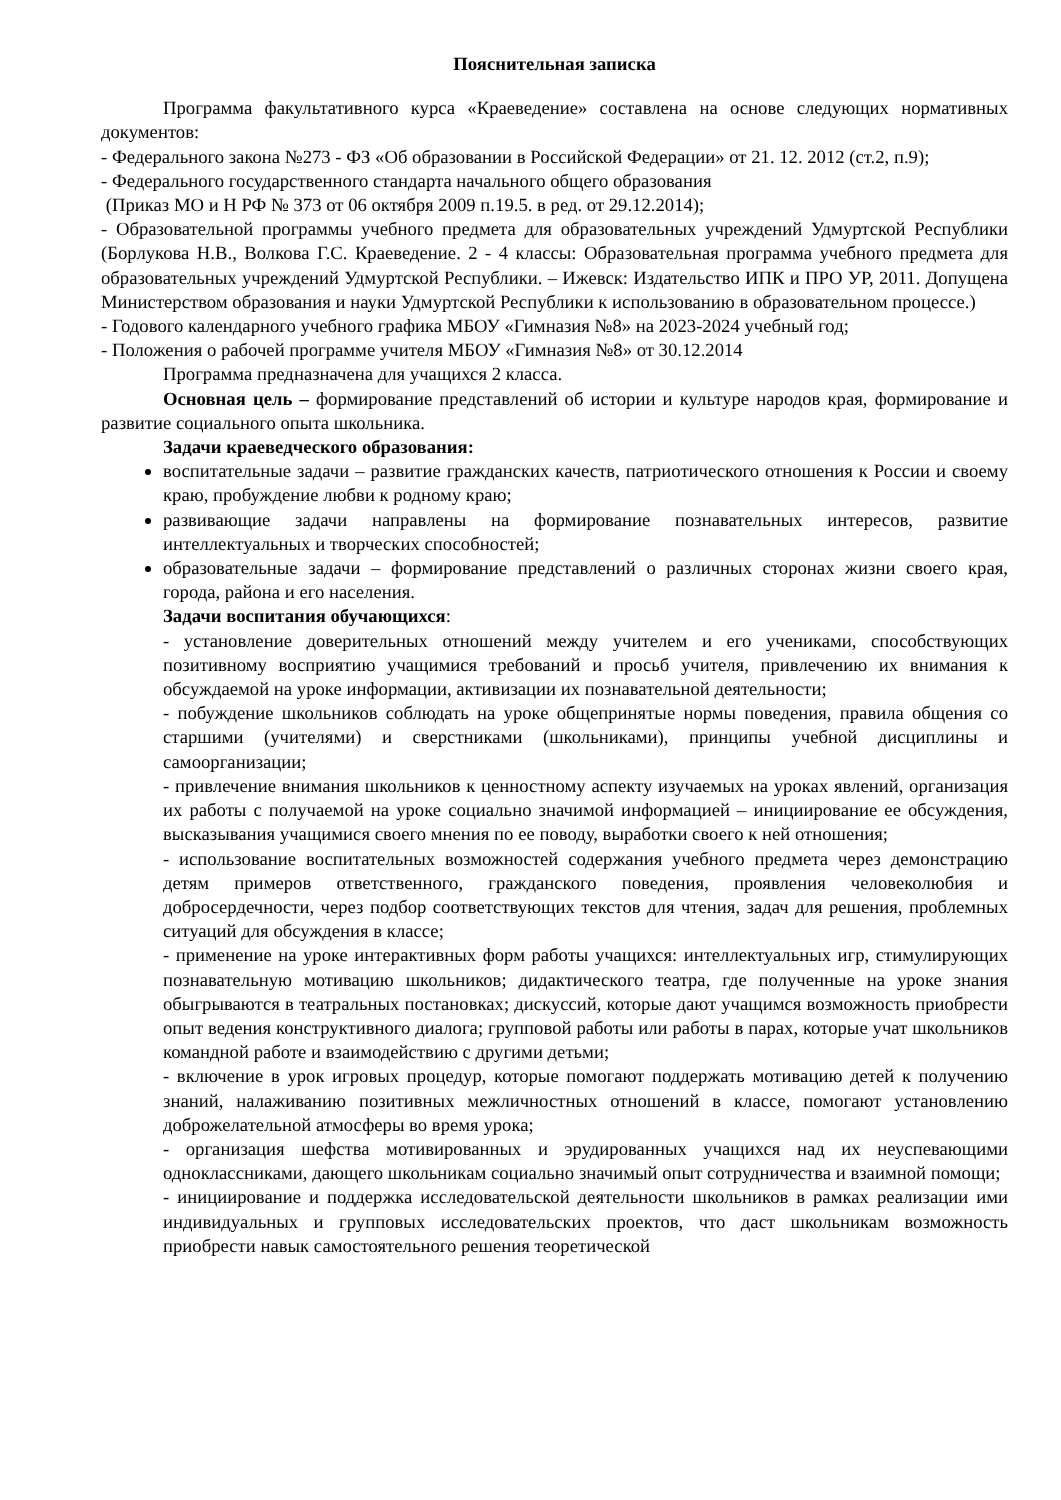Пояснительная записка
Программа факультативного курса «Краеведение» составлена на основе следующих нормативных документов:
- Федерального закона №273 - ФЗ «Об образовании в Российской Федерации» от 21. 12. 2012 (ст.2, п.9);
- Федерального государственного стандарта начального общего образования
(Приказ МО и Н РФ № 373 от 06 октября 2009 п.19.5. в ред. от 29.12.2014);
- Образовательной программы учебного предмета для образовательных учреждений Удмуртской Республики (Борлукова Н.В., Волкова Г.С. Краеведение. 2 - 4 классы: Образовательная программа учебного предмета для образовательных учреждений Удмуртской Республики. – Ижевск: Издательство ИПК и ПРО УР, 2011. Допущена Министерством образования и науки Удмуртской Республики к использованию в образовательном процессе.)
- Годового календарного учебного графика МБОУ «Гимназия №8» на 2023-2024 учебный год;
- Положения о рабочей программе учителя МБОУ «Гимназия №8» от 30.12.2014
Программа предназначена для учащихся 2 класса.
Основная цель – формирование представлений об истории и культуре народов края, формирование и развитие социального опыта школьника.
Задачи краеведческого образования:
воспитательные задачи – развитие гражданских качеств, патриотического отношения к России и своему краю, пробуждение любви к родному краю;
развивающие задачи направлены на формирование познавательных интересов, развитие интеллектуальных и творческих способностей;
образовательные задачи – формирование представлений о различных сторонах жизни своего края, города, района и его населения.
Задачи воспитания обучающихся:
- установление доверительных отношений между учителем и его учениками, способствующих позитивному восприятию учащимися требований и просьб учителя, привлечению их внимания к обсуждаемой на уроке информации, активизации их познавательной деятельности;
- побуждение школьников соблюдать на уроке общепринятые нормы поведения, правила общения со старшими (учителями) и сверстниками (школьниками), принципы учебной дисциплины и самоорганизации;
- привлечение внимания школьников к ценностному аспекту изучаемых на уроках явлений, организация их работы с получаемой на уроке социально значимой информацией – инициирование ее обсуждения, высказывания учащимися своего мнения по ее поводу, выработки своего к ней отношения;
- использование воспитательных возможностей содержания учебного предмета через демонстрацию детям примеров ответственного, гражданского поведения, проявления человеколюбия и добросердечности, через подбор соответствующих текстов для чтения, задач для решения, проблемных ситуаций для обсуждения в классе;
- применение на уроке интерактивных форм работы учащихся: интеллектуальных игр, стимулирующих познавательную мотивацию школьников; дидактического театра, где полученные на уроке знания обыгрываются в театральных постановках; дискуссий, которые дают учащимся возможность приобрести опыт ведения конструктивного диалога; групповой работы или работы в парах, которые учат школьников командной работе и взаимодействию с другими детьми;
- включение в урок игровых процедур, которые помогают поддержать мотивацию детей к получению знаний, налаживанию позитивных межличностных отношений в классе, помогают установлению доброжелательной атмосферы во время урока;
- организация шефства мотивированных и эрудированных учащихся над их неуспевающими одноклассниками, дающего школьникам социально значимый опыт сотрудничества и взаимной помощи;
- инициирование и поддержка исследовательской деятельности школьников в рамках реализации ими индивидуальных и групповых исследовательских проектов, что даст школьникам возможность приобрести навык самостоятельного решения теоретической